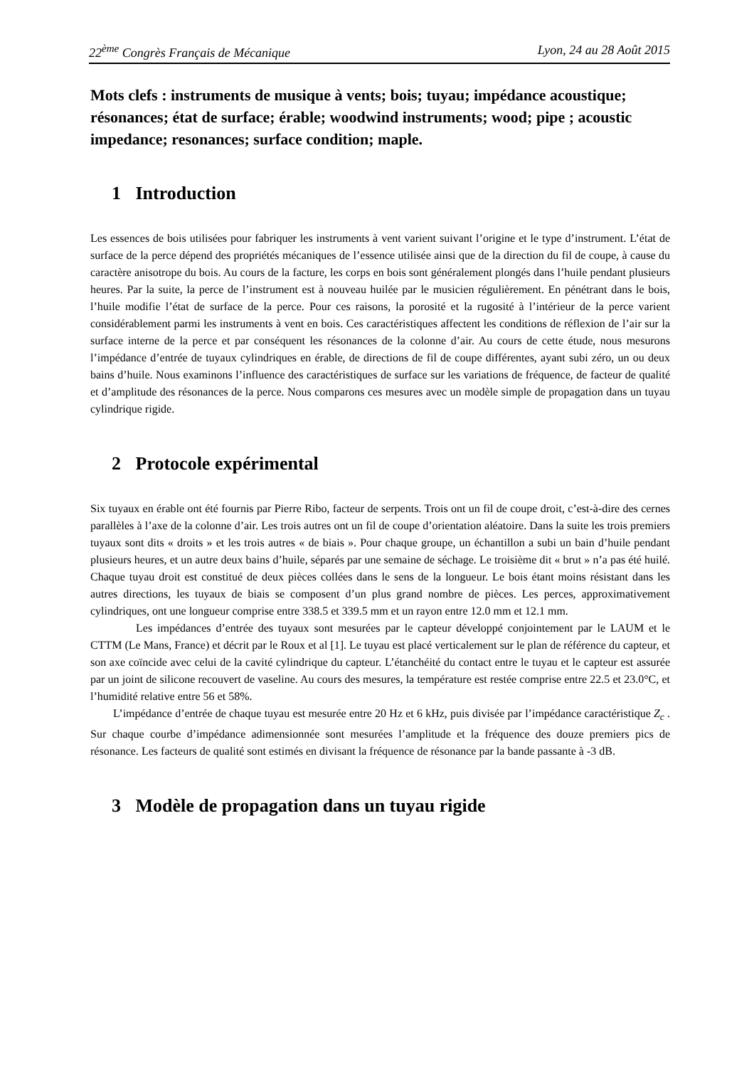22<sup>ème</sup> Congrès Français de Mécanique Lyon, 24 au 28 Août 2015
Mots clefs : instruments de musique à vents; bois; tuyau; impédance acoustique; résonances; état de surface; érable; woodwind instruments; wood; pipe ; acoustic impedance; resonances; surface condition; maple.
1 Introduction
Les essences de bois utilisées pour fabriquer les instruments à vent varient suivant l’origine et le type d’instrument. L’état de surface de la perce dépend des propriétés mécaniques de l’essence utilisée ainsi que de la direction du fil de coupe, à cause du caractère anisotrope du bois. Au cours de la facture, les corps en bois sont généralement plongés dans l’huile pendant plusieurs heures. Par la suite, la perce de l’instrument est à nouveau huilée par le musicien régulièrement. En pénétrant dans le bois, l’huile modifie l’état de surface de la perce. Pour ces raisons, la porosité et la rugosité à l’intérieur de la perce varient considérablement parmi les instruments à vent en bois. Ces caractéristiques affectent les conditions de réflexion de l’air sur la surface interne de la perce et par conséquent les résonances de la colonne d’air. Au cours de cette étude, nous mesurons l’impédance d’entrée de tuyaux cylindriques en érable, de directions de fil de coupe différentes, ayant subi zéro, un ou deux bains d’huile. Nous examinons l’influence des caractéristiques de surface sur les variations de fréquence, de facteur de qualité et d’amplitude des résonances de la perce. Nous comparons ces mesures avec un modèle simple de propagation dans un tuyau cylindrique rigide.
2 Protocole expérimental
Six tuyaux en érable ont été fournis par Pierre Ribo, facteur de serpents. Trois ont un fil de coupe droit, c’est-à-dire des cernes parallèles à l’axe de la colonne d’air. Les trois autres ont un fil de coupe d’orientation aléatoire. Dans la suite les trois premiers tuyaux sont dits « droits » et les trois autres « de biais ». Pour chaque groupe, un échantillon a subi un bain d’huile pendant plusieurs heures, et un autre deux bains d’huile, séparés par une semaine de séchage. Le troisième dit « brut » n’a pas été huilé. Chaque tuyau droit est constitué de deux pièces collées dans le sens de la longueur. Le bois étant moins résistant dans les autres directions, les tuyaux de biais se composent d’un plus grand nombre de pièces. Les perces, approximativement cylindriques, ont une longueur comprise entre 338.5 et 339.5 mm et un rayon entre 12.0 mm et 12.1 mm.
Les impédances d’entrée des tuyaux sont mesurées par le capteur développé conjointement par le LAUM et le CTTM (Le Mans, France) et décrit par le Roux et al [1]. Le tuyau est placé verticalement sur le plan de référence du capteur, et son axe coïncide avec celui de la cavité cylindrique du capteur. L’étanchéité du contact entre le tuyau et le capteur est assurée par un joint de silicone recouvert de vaseline. Au cours des mesures, la température est restée comprise entre 22.5 et 23.0°C, et l’humidité relative entre 56 et 58%.
L’impédance d’entrée de chaque tuyau est mesurée entre 20 Hz et 6 kHz, puis divisée par l’impédance caractéristique Z<sub>c</sub> . Sur chaque courbe d’impédance adimensionnée sont mesurées l’amplitude et la fréquence des douze premiers pics de résonance. Les facteurs de qualité sont estimés en divisant la fréquence de résonance par la bande passante à -3 dB.
3 Modèle de propagation dans un tuyau rigide